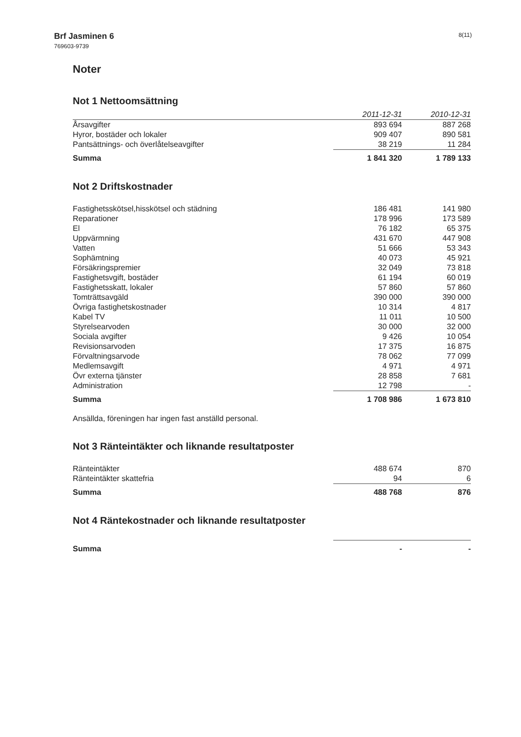Brf Jasminen 6
769603-9739
8(11)
Noter
Not 1 Nettoomsättning
| | 2011-12-31 | 2010-12-31 |
| --- | --- | --- |
| Årsavgifter | 893 694 | 887 268 |
| Hyror, bostäder och lokaler | 909 407 | 890 581 |
| Pantsättnings- och överlåtelseavgifter | 38 219 | 11 284 |
| Summa | 1 841 320 | 1 789 133 |
Not 2 Driftskostnader
| Fastighetsskötsel,hisskötsel och städning | 186 481 | 141 980 |
| Reparationer | 178 996 | 173 589 |
| El | 76 182 | 65 375 |
| Uppvärmning | 431 670 | 447 908 |
| Vatten | 51 666 | 53 343 |
| Sophämtning | 40 073 | 45 921 |
| Försäkringspremier | 32 049 | 73 818 |
| Fastighetsvgift, bostäder | 61 194 | 60 019 |
| Fastighetsskatt, lokaler | 57 860 | 57 860 |
| Tomträttsavgäld | 390 000 | 390 000 |
| Övriga fastighetskostnader | 10 314 | 4 817 |
| Kabel TV | 11 011 | 10 500 |
| Styrelsearvoden | 30 000 | 32 000 |
| Sociala avgifter | 9 426 | 10 054 |
| Revisionsarvoden | 17 375 | 16 875 |
| Förvaltningsarvode | 78 062 | 77 099 |
| Medlemsavgift | 4 971 | 4 971 |
| Övr externa tjänster | 28 858 | 7 681 |
| Administration | 12 798 | - |
| Summa | 1 708 986 | 1 673 810 |
Ansällda, föreningen har ingen fast anställd personal.
Not 3 Ränteintäkter och liknande resultatposter
| Ränteintäkter | 488 674 | 870 |
| Ränteintäkter skattefria | 94 | 6 |
| Summa | 488 768 | 876 |
Not 4 Räntekostnader och liknande resultatposter
| Summa | - | - |